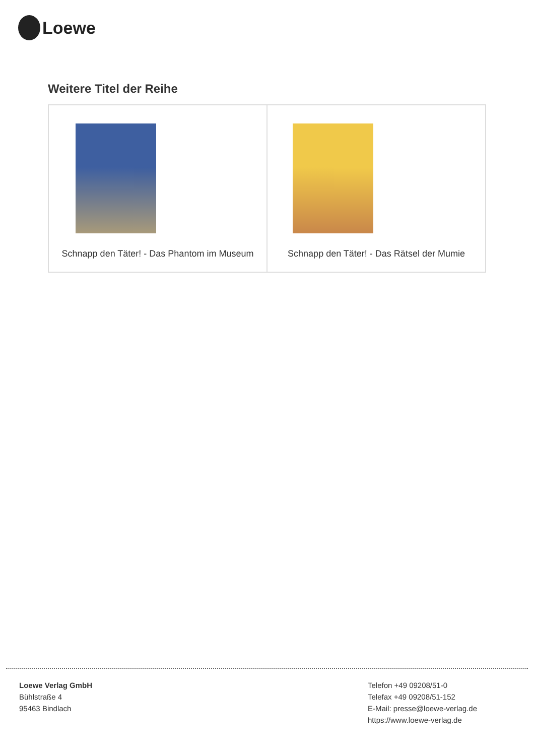Loewe
Weitere Titel der Reihe
| Schnapp den Täter! - Das Phantom im Museum | Schnapp den Täter! - Das Rätsel der Mumie |
Loewe Verlag GmbH
Bühlstraße 4
95463 Bindlach
Telefon +49 09208/51-0
Telefax +49 09208/51-152
E-Mail: presse@loewe-verlag.de
https://www.loewe-verlag.de